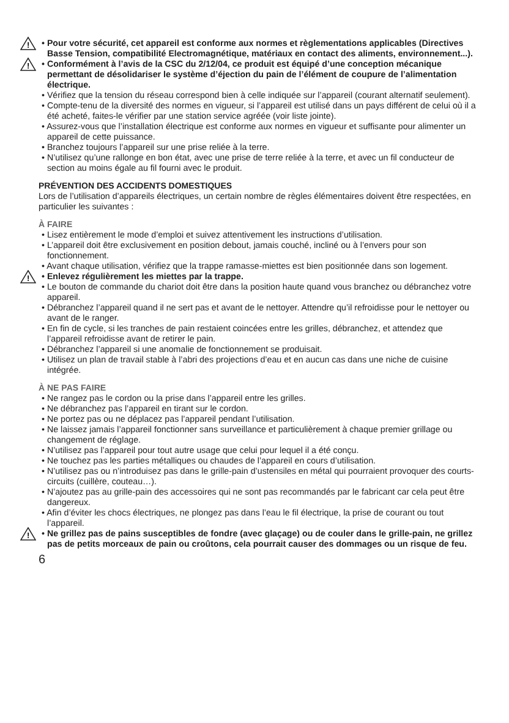!
• Pour votre sécurité, cet appareil est conforme aux normes et règlementations applicables (Directives Basse Tension, compatibilité Electromagnétique, matériaux en contact des aliments, environnement...).
!
• Conformément à l’avis de la CSC du 2/12/04, ce produit est équipé d’une conception mécanique permettant de désolidariser le système d’éjection du pain de l’élément de coupure de l’alimentation électrique.
• Vérifiez que la tension du réseau correspond bien à celle indiquée sur l’appareil (courant alternatif seulement).
• Compte-tenu de la diversité des normes en vigueur, si l’appareil est utilisé dans un pays différent de celui où il a été acheté, faites-le vérifier par une station service agréée (voir liste jointe).
• Assurez-vous que l’installation électrique est conforme aux normes en vigueur et suffisante pour alimenter un appareil de cette puissance.
• Branchez toujours l’appareil sur une prise reliée à la terre.
• N’utilisez qu’une rallonge en bon état, avec une prise de terre reliée à la terre, et avec un fil conducteur de section au moins égale au fil fourni avec le produit.
PRÉVENTION DES ACCIDENTS DOMESTIQUES
Lors de l’utilisation d’appareils électriques, un certain nombre de règles élémentaires doivent être respectées, en particulier les suivantes :
À FAIRE
• Lisez entièrement le mode d’emploi et suivez attentivement les instructions d’utilisation.
• L’appareil doit être exclusivement en position debout, jamais couché, incliné ou à l’envers pour son fonctionnement.
• Avant chaque utilisation, vérifiez que la trappe ramasse-miettes est bien positionnée dans son logement.
!
• Enlevez régulièrement les miettes par la trappe.
• Le bouton de commande du chariot doit être dans la position haute quand vous branchez ou débranchez votre appareil.
• Débranchez l’appareil quand il ne sert pas et avant de le nettoyer. Attendre qu’il refroidisse pour le nettoyer ou avant de le ranger.
• En fin de cycle, si les tranches de pain restaient coincées entre les grilles, débranchez, et attendez que l’appareil refroidisse avant de retirer le pain.
• Débranchez l’appareil si une anomalie de fonctionnement se produisait.
• Utilisez un plan de travail stable à l’abri des projections d’eau et en aucun cas dans une niche de cuisine intégrée.
À NE PAS FAIRE
• Ne rangez pas le cordon ou la prise dans l’appareil entre les grilles.
• Ne débranchez pas l’appareil en tirant sur le cordon.
• Ne portez pas ou ne déplacez pas l’appareil pendant l’utilisation.
• Ne laissez jamais l’appareil fonctionner sans surveillance et particulièrement à chaque premier grillage ou changement de réglage.
• N’utilisez pas l’appareil pour tout autre usage que celui pour lequel il a été conçu.
• Ne touchez pas les parties métalliques ou chaudes de l’appareil en cours d’utilisation.
• N’utilisez pas ou n’introduisez pas dans le grille-pain d’ustensiles en métal qui pourraient provoquer des courts-circuits (cuillère, couteau…).
• N’ajoutez pas au grille-pain des accessoires qui ne sont pas recommandés par le fabricant car cela peut être dangereux.
• Afin d’éviter les chocs électriques, ne plongez pas dans l’eau le fil électrique, la prise de courant ou tout l’appareil.
!
• Ne grillez pas de pains susceptibles de fondre (avec glaçage) ou de couler dans le grille-pain, ne grillez pas de petits morceaux de pain ou croûtons, cela pourrait causer des dommages ou un risque de feu.
6